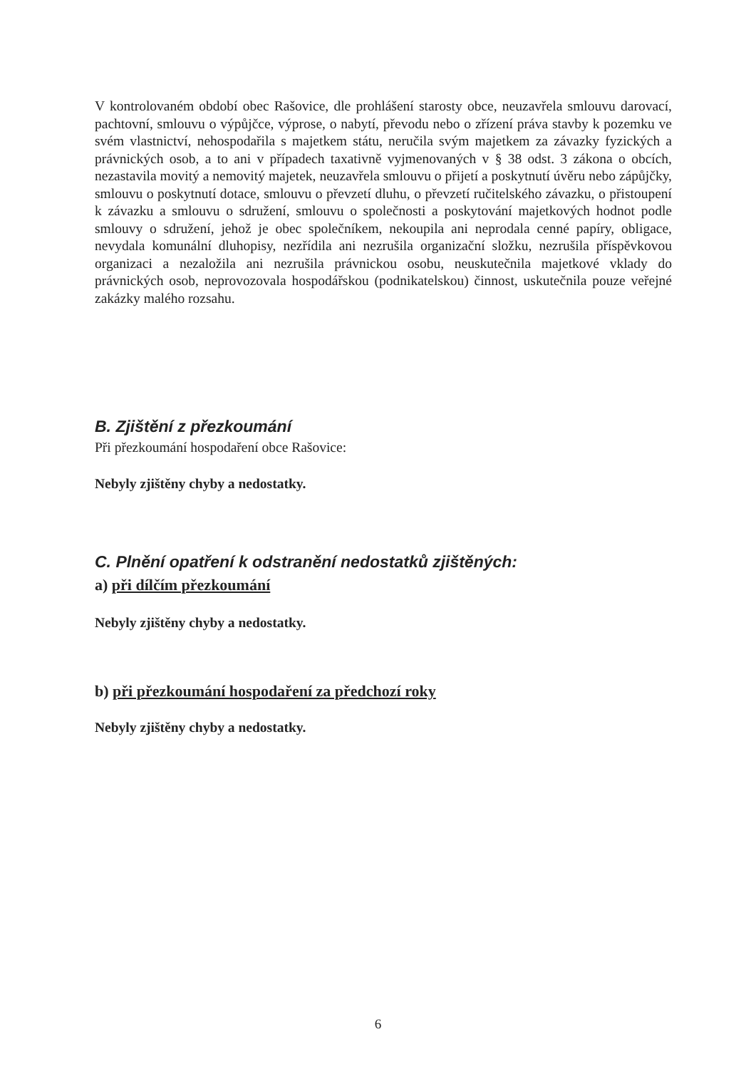V kontrolovaném období obec Rašovice, dle prohlášení starosty obce, neuzavřela smlouvu darovací, pachtovní, smlouvu o výpůjčce, výprose, o nabytí, převodu nebo o zřízení práva stavby k pozemku ve svém vlastnictví, nehospodařila s majetkem státu, neručila svým majetkem za závazky fyzických a právnických osob, a to ani v případech taxativně vyjmenovaných v § 38 odst. 3 zákona o obcích, nezastavila movitý a nemovitý majetek, neuzavřela smlouvu o přijetí a poskytnutí úvěru nebo zápůjčky, smlouvu o poskytnutí dotace, smlouvu o převzetí dluhu, o převzetí ručitelského závazku, o přistoupení k závazku a smlouvu o sdružení, smlouvu o společnosti a poskytování majetkových hodnot podle smlouvy o sdružení, jehož je obec společníkem, nekoupila ani neprodala cenné papíry, obligace, nevydala komunální dluhopisy, nezřídila ani nezrušila organizační složku, nezrušila příspěvkovou organizaci a nezaložila ani nezrušila právnickou osobu, neuskutečnila majetkové vklady do právnických osob, neprovozovala hospodářskou (podnikatelskou) činnost, uskutečnila pouze veřejné zakázky malého rozsahu.
B. Zjištění z přezkoumání
Při přezkoumání hospodaření obce Rašovice:
Nebyly zjištěny chyby a nedostatky.
C. Plnění opatření k odstranění nedostatků zjištěných:
a) při dílčím přezkoumání
Nebyly zjištěny chyby a nedostatky.
b) při přezkoumání hospodaření za předchozí roky
Nebyly zjištěny chyby a nedostatky.
6